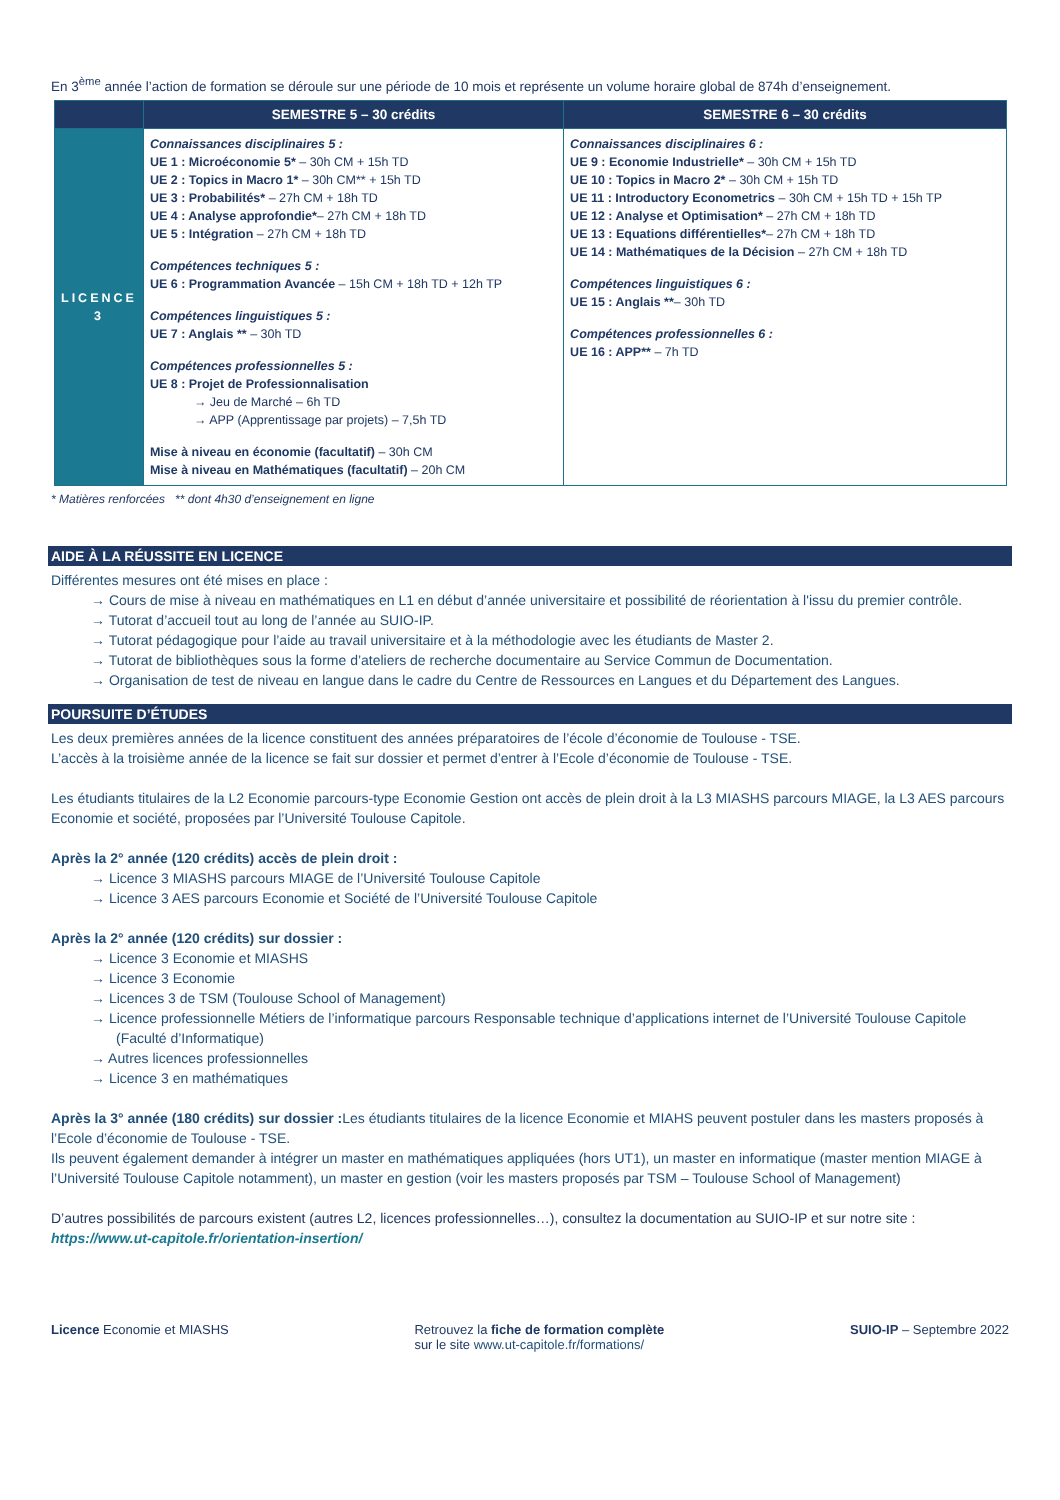En 3<sup>ème</sup> année l’action de formation se déroule sur une période de 10 mois et représente un volume horaire global de 874h d’enseignement.
| | SEMESTRE 5 – 30 crédits | SEMESTRE 6 – 30 crédits |
| --- | --- | --- |
| LICENCE 3 | Connaissances disciplinaires 5 : UE 1 : Microéconomie 5* – 30h CM + 15h TD UE 2 : Topics in Macro 1* – 30h CM** + 15h TD UE 3 : Probabilités* – 27h CM + 18h TD UE 4 : Analyse approfondie* – 27h CM + 18h TD UE 5 : Intégration – 27h CM + 18h TD Compétences techniques 5 : UE 6 : Programmation Avancée – 15h CM + 18h TD + 12h TP Compétences linguistiques 5 : UE 7 : Anglais ** – 30h TD Compétences professionnelles 5 : UE 8 : Projet de Professionnalisation → Jeu de Marché – 6h TD → APP (Apprentissage par projets) – 7,5h TD Mise à niveau en économie (facultatif) – 30h CM Mise à niveau en Mathématiques (facultatif) – 20h CM | Connaissances disciplinaires 6 : UE 9 : Economie Industrielle* – 30h CM + 15h TD UE 10 : Topics in Macro 2* – 30h CM + 15h TD UE 11 : Introductory Econometrics – 30h CM + 15h TD + 15h TP UE 12 : Analyse et Optimisation* – 27h CM + 18h TD UE 13 : Equations différentielles* – 27h CM + 18h TD UE 14 : Mathématiques de la Décision – 27h CM + 18h TD Compétences linguistiques 6 : UE 15 : Anglais ** – 30h TD Compétences professionnelles 6 : UE 16 : APP** – 7h TD |
* Matières renforcées ** dont 4h30 d’enseignement en ligne
AIDE À LA RÉUSSITE EN LICENCE
Différentes mesures ont été mises en place :
→ Cours de mise à niveau en mathématiques en L1 en début d’année universitaire et possibilité de réorientation à l'issu du premier contrôle.
→ Tutorat d’accueil tout au long de l’année au SUIO-IP.
→ Tutorat pédagogique pour l’aide au travail universitaire et à la méthodologie avec les étudiants de Master 2.
→ Tutorat de bibliothèques sous la forme d’ateliers de recherche documentaire au Service Commun de Documentation.
→ Organisation de test de niveau en langue dans le cadre du Centre de Ressources en Langues et du Département des Langues.
POURSUITE D’ÉTUDES
Les deux premières années de la licence constituent des années préparatoires de l’école d’économie de Toulouse - TSE.
L’accès à la troisième année de la licence se fait sur dossier et permet d’entrer à l’Ecole d’économie de Toulouse - TSE.
Les étudiants titulaires de la L2 Economie parcours-type Economie Gestion ont accès de plein droit à la L3 MIASHS parcours MIAGE, la L3 AES parcours Economie et société, proposées par l’Université Toulouse Capitole.
Après la 2° année (120 crédits) accès de plein droit :
→ Licence 3 MIASHS parcours MIAGE de l’Université Toulouse Capitole
→ Licence 3 AES parcours Economie et Société de l’Université Toulouse Capitole
Après la 2° année (120 crédits) sur dossier :
→ Licence 3 Economie et MIASHS
→ Licence 3 Economie
→ Licences 3 de TSM (Toulouse School of Management)
→ Licence professionnelle Métiers de l’informatique parcours Responsable technique d’applications internet de l’Université Toulouse Capitole (Faculté d’Informatique)
→ Autres licences professionnelles
→ Licence 3 en mathématiques
Après la 3° année (180 crédits) sur dossier : Les étudiants titulaires de la licence Economie et MIAHS peuvent postuler dans les masters proposés à l’Ecole d’économie de Toulouse - TSE.
Ils peuvent également demander à intégrer un master en mathématiques appliquées (hors UT1), un master en informatique (master mention MIAGE à l’Université Toulouse Capitole notamment), un master en gestion (voir les masters proposés par TSM – Toulouse School of Management)
D’autres possibilités de parcours existent (autres L2, licences professionnelles…), consultez la documentation au SUIO-IP et sur notre site :
https://www.ut-capitole.fr/orientation-insertion/
Licence Economie et MIASHS Retrouvez la fiche de formation complète
sur le site www.ut-capitole.fr/formations/
SUIO-IP – Septembre 2022